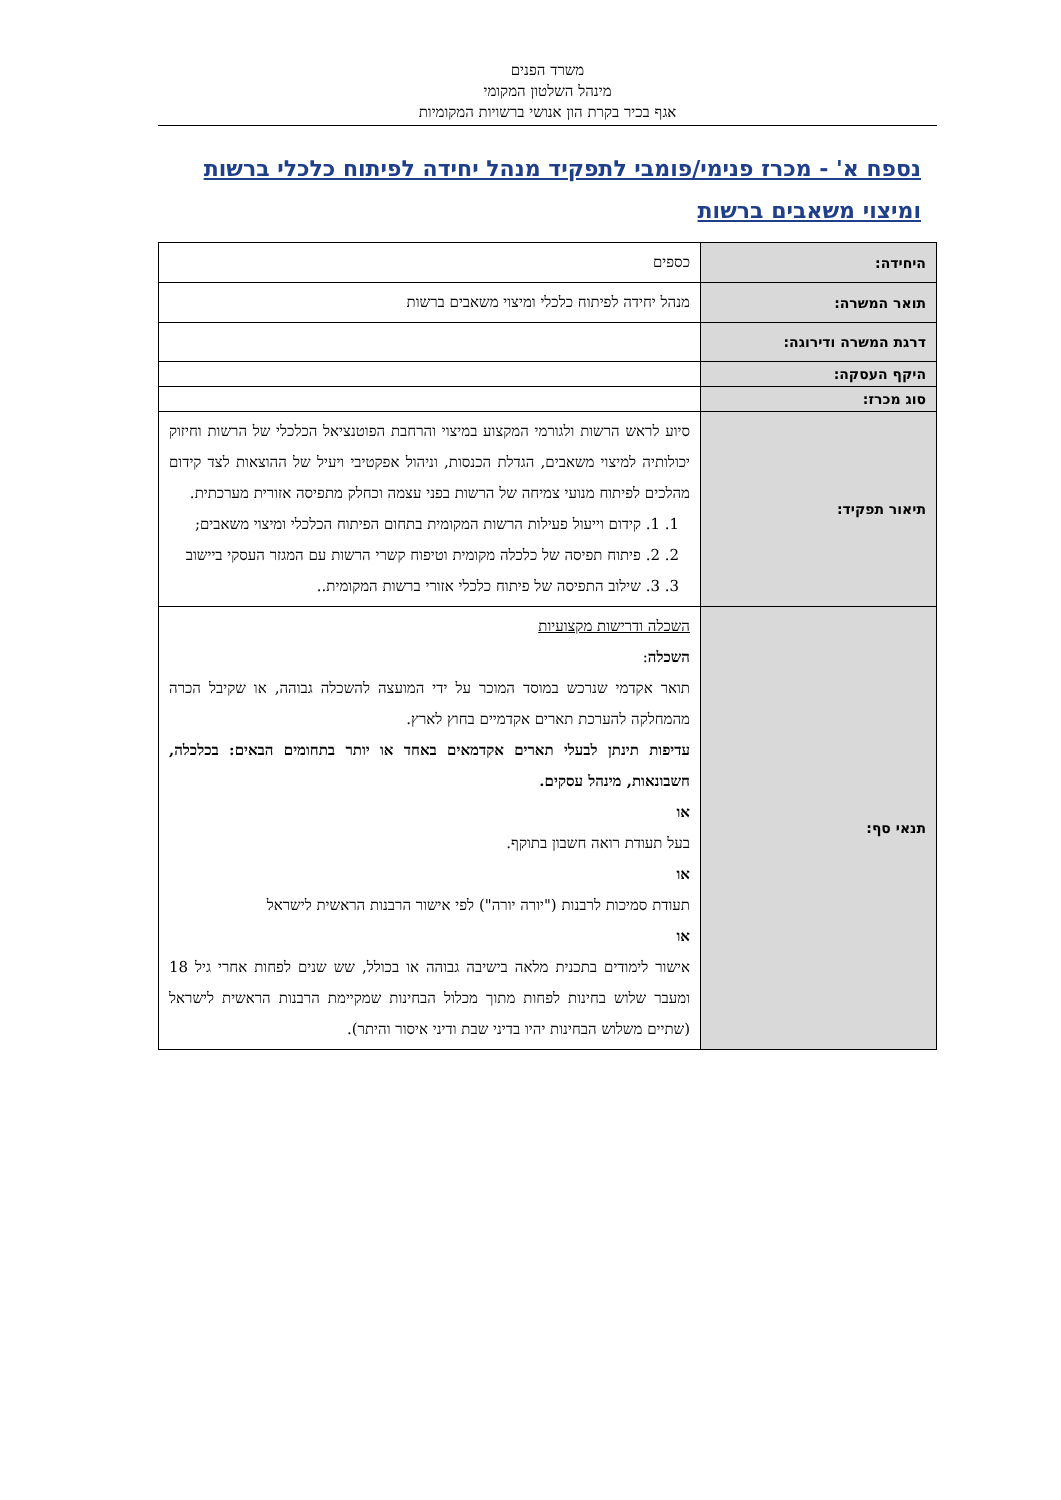משרד הפנים
מינהל השלטון המקומי
אגף בכיר בקרת הון אנושי ברשויות המקומיות
נספח א' - מכרז פנימי/פומבי לתפקיד מנהל יחידה לפיתוח כלכלי ברשות ומיצוי משאבים ברשות
| היחידה: | כספים |
| תואר המשרה: | מנהל יחידה לפיתוח כלכלי ומיצוי משאבים ברשות |
| דרגת המשרה ודירוגה: | |
| היקף העסקה: | |
| סוג מכרז: | |
| תיאור תפקיד: | סיוע לראש הרשות ולגורמי המקצוע במיצוי והרחבת הפוטנציאל הכלכלי של הרשות וחיזוק יכולותיה למיצוי משאבים, הגדלת הכנסות, וניהול אפקטיבי ויעיל של ההוצאות לצד קידום מהלכים לפיתוח מנועי צמיחה של הרשות בפני עצמה וכחלק מתפיסה אזורית מערכתית. 1. 1. קידום וייעול פעילות הרשות המקומית בתחום הפיתוח הכלכלי ומיצוי משאבים; 2. 2. פיתוח תפיסה של כלכלה מקומית וטיפוח קשרי הרשות עם המגזר העסקי ביישוב 3. 3. שילוב התפיסה של פיתוח כלכלי אזורי ברשות המקומית.. |
| תנאי סף: | השכלה ודרישות מקצועיות השכלה : תואר אקדמי שנרכש במוסד המוכר על ידי המועצה להשכלה גבוהה, או שקיבל הכרה מהמחלקה להערכת תארים אקדמיים בחוץ לארץ. עדיפות תינתן לבעלי תארים אקדמאים באחד או יותר בתחומים הבאים: בכלכלה, חשבונאות, מינהל עסקים. או בעל תעודת רואה חשבון בתוקף. או תעודת סמיכות לרבנות ("יורה יורה") לפי אישור הרבנות הראשית לישראל או אישור לימודים בתכנית מלאה בישיבה גבוהה או בכולל, שש שנים לפחות אחרי גיל 18 ומעבר שלוש בחינות לפחות מתוך מכלול הבחינות שמקיימת הרבנות הראשית לישראל (שתיים משלוש הבחינות יהיו בדיני שבת ודיני איסור והיתר). |